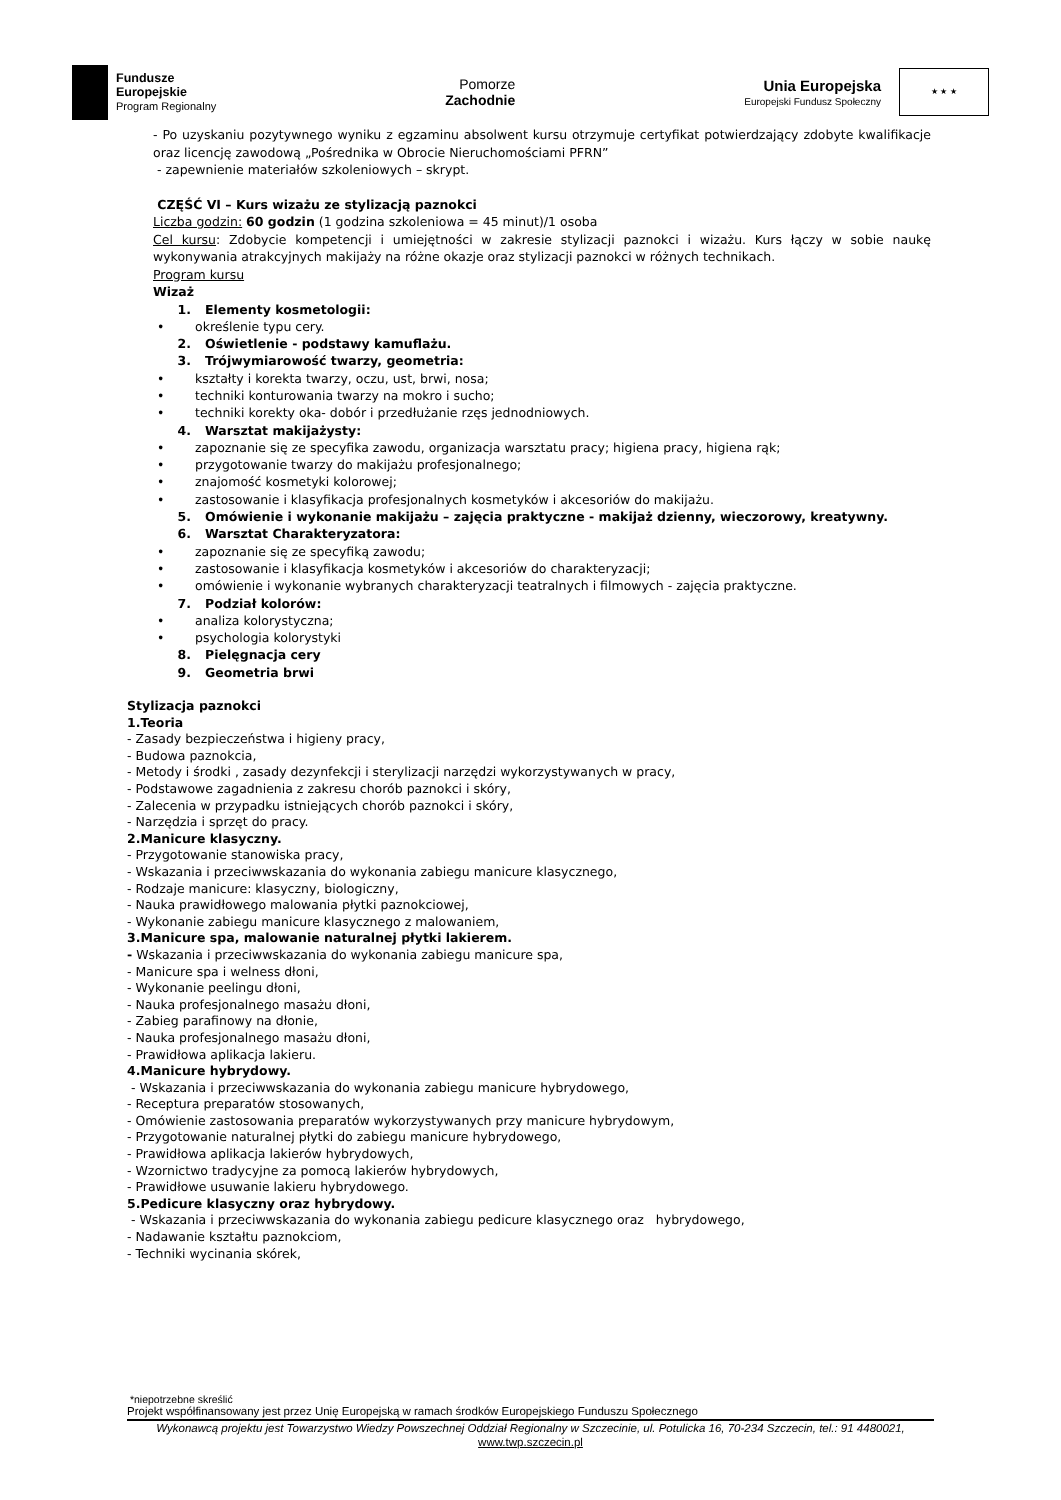Fundusze
Europejskie
Program Regionalny
Pomorze
Zachodnie
Unia Europejska
Europejski Fundusz Społeczny
★ ★ ★
- Po uzyskaniu pozytywnego wyniku z egzaminu absolwent kursu otrzymuje certyfikat potwierdzający zdobyte kwalifikacje oraz licencję zawodową „Pośrednika w Obrocie Nieruchomościami PFRN”
- zapewnienie materiałów szkoleniowych – skrypt.
CZĘŚĆ VI – Kurs wizażu ze stylizacją paznokci
Liczba godzin: 60 godzin (1 godzina szkoleniowa = 45 minut)/1 osoba
Cel kursu: Zdobycie kompetencji i umiejętności w zakresie stylizacji paznokci i wizażu. Kurs łączy w sobie naukę wykonywania atrakcyjnych makijaży na różne okazje oraz stylizacji paznokci w różnych technikach.
Program kursu
Wizaż
1. Elementy kosmetologii:
• określenie typu cery.
2. Oświetlenie - podstawy kamuflażu.
3. Trójwymiarowość twarzy, geometria:
• kształty i korekta twarzy, oczu, ust, brwi, nosa;
• techniki konturowania twarzy na mokro i sucho;
• techniki korekty oka- dobór i przedłużanie rzęs jednodniowych.
4. Warsztat makijażysty:
• zapoznanie się ze specyfika zawodu, organizacja warsztatu pracy; higiena pracy, higiena rąk;
• przygotowanie twarzy do makijażu profesjonalnego;
• znajomość kosmetyki kolorowej;
• zastosowanie i klasyfikacja profesjonalnych kosmetyków i akcesoriów do makijażu.
5. Omówienie i wykonanie makijażu – zajęcia praktyczne - makijaż dzienny, wieczorowy, kreatywny.
6. Warsztat Charakteryzatora:
• zapoznanie się ze specyfiką zawodu;
• zastosowanie i klasyfikacja kosmetyków i akcesoriów do charakteryzacji;
• omówienie i wykonanie wybranych charakteryzacji teatralnych i filmowych - zajęcia praktyczne.
7. Podział kolorów:
• analiza kolorystyczna;
• psychologia kolorystyki
8. Pielęgnacja cery
9. Geometria brwi
Stylizacja paznokci
1.Teoria
- Zasady bezpieczeństwa i higieny pracy,
- Budowa paznokcia,
- Metody i środki , zasady dezynfekcji i sterylizacji narzędzi wykorzystywanych w pracy,
- Podstawowe zagadnienia z zakresu chorób paznokci i skóry,
- Zalecenia w przypadku istniejących chorób paznokci i skóry,
- Narzędzia i sprzęt do pracy.
2.Manicure klasyczny.
- Przygotowanie stanowiska pracy,
- Wskazania i przeciwwskazania do wykonania zabiegu manicure klasycznego,
- Rodzaje manicure: klasyczny, biologiczny,
- Nauka prawidłowego malowania płytki paznokciowej,
- Wykonanie zabiegu manicure klasycznego z malowaniem,
3.Manicure spa, malowanie naturalnej płytki lakierem.
- Wskazania i przeciwwskazania do wykonania zabiegu manicure spa,
- Manicure spa i welness dłoni,
- Wykonanie peelingu dłoni,
- Nauka profesjonalnego masażu dłoni,
- Zabieg parafinowy na dłonie,
- Nauka profesjonalnego masażu dłoni,
- Prawidłowa aplikacja lakieru.
4.Manicure hybrydowy.
- Wskazania i przeciwwskazania do wykonania zabiegu manicure hybrydowego,
- Receptura preparatów stosowanych,
- Omówienie zastosowania preparatów wykorzystywanych przy manicure hybrydowym,
- Przygotowanie naturalnej płytki do zabiegu manicure hybrydowego,
- Prawidłowa aplikacja lakierów hybrydowych,
- Wzornictwo tradycyjne za pomocą lakierów hybrydowych,
- Prawidłowe usuwanie lakieru hybrydowego.
5.Pedicure klasyczny oraz hybrydowy.
- Wskazania i przeciwwskazania do wykonania zabiegu pedicure klasycznego oraz hybrydowego,
- Nadawanie kształtu paznokciom,
- Techniki wycinania skórek,
*niepotrzebne skreślić
Projekt współfinansowany jest przez Unię Europejską w ramach środków Europejskiego Funduszu Społecznego
Wykonawcą projektu jest Towarzystwo Wiedzy Powszechnej Oddział Regionalny w Szczecinie, ul. Potulicka 16, 70-234 Szczecin, tel.: 91 4480021,
www.twp.szczecin.pl